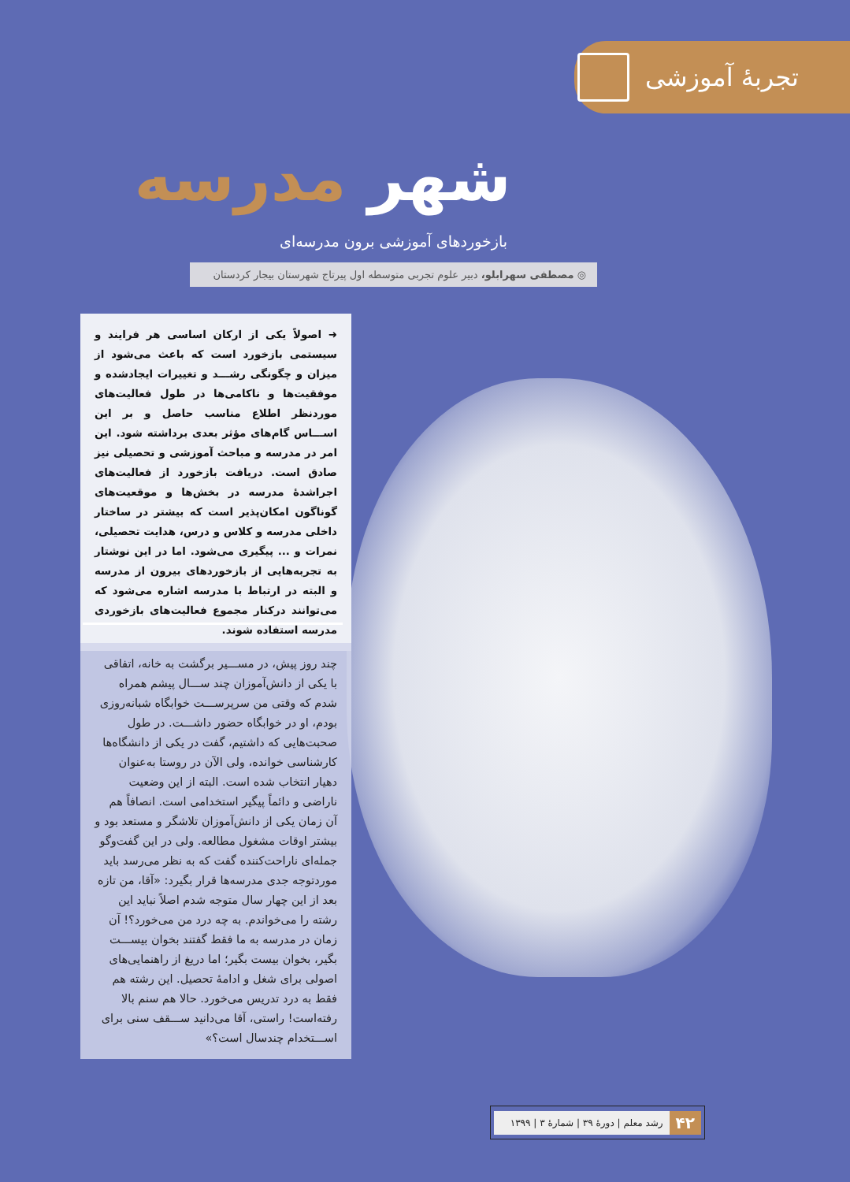تجربهٔ آموزشی
شهر مدرسه
بازخوردهای آموزشی برون مدرسه‌ای
◎ مصطفی سهرابلو، دبیر علوم تجربی متوسطه اول پیرتاج شهرستان بیجار کردستان
➜ اصولاً یکی از ارکان اساسی هر فرایند و سیستمی بازخورد است که باعث می‌شود از میزان و چگونگی رشـــد و تغییرات ایجادشده و موفقیت‌ها و ناکامی‌ها در طول فعالیت‌های موردنظر اطلاع مناسب حاصل و بر این اســـاس گام‌های مؤثر بعدی برداشته شود. این امر در مدرسه و مباحث آموزشی و تحصیلی نیز صادق است. دریافت بازخورد از فعالیت‌های اجراشدهٔ مدرسه در بخش‌ها و موقعیت‌های گوناگون امکان‌پذیر است که بیشتر در ساختار داخلی مدرسه و کلاس و درس، هدایت تحصیلی، نمرات و ... پیگیری می‌شود. اما در این نوشتار به تجربه‌هایی از بازخوردهای بیرون از مدرسه و البته در ارتباط با مدرسه اشاره می‌شود که می‌توانند درکنار مجموع فعالیت‌های بازخوردی مدرسه استفاده شوند.
چند روز پیش، در مســـیر برگشت به خانه، اتفاقی با یکی از دانش‌آموزان چند ســـال پیشم همراه شدم که وقتی من سرپرســـت خوابگاه شبانه‌روزی بودم، او در خوابگاه حضور داشـــت. در طول صحبت‌هایی که داشتیم، گفت در یکی از دانشگاه‌ها کارشناسی خوانده، ولی الآن در روستا به‌عنوان دهیار انتخاب شده است. البته از این وضعیت ناراضی و دائماً پیگیر استخدامی است. انصافاً هم آن زمان یکی از دانش‌آموزان تلاشگر و مستعد بود و بیشتر اوقات مشغول مطالعه. ولی در این گفت‌وگو جمله‌ای ناراحت‌کننده گفت که به نظر می‌رسد باید موردتوجه جدی مدرسه‌ها قرار بگیرد: «آقا، من تازه بعد از این چهار سال متوجه شدم اصلاً نباید این رشته را می‌خواندم. به چه درد من می‌خورد؟! آن زمان در مدرسه به ما فقط گفتند بخوان بیســـت بگیر، بخوان بیست بگیر؛ اما دریغ از راهنمایی‌های اصولی برای شغل و ادامهٔ تحصیل. این رشته هم فقط به درد تدریس می‌خورد. حالا هم سنم بالا رفته‌است! راستی، آقا می‌دانید ســـقف سنی برای اســـتخدام چندسال است؟»
۴۲ رشد معلم | دورهٔ ۳۹ | شمارهٔ ۳ | ۱۳۹۹